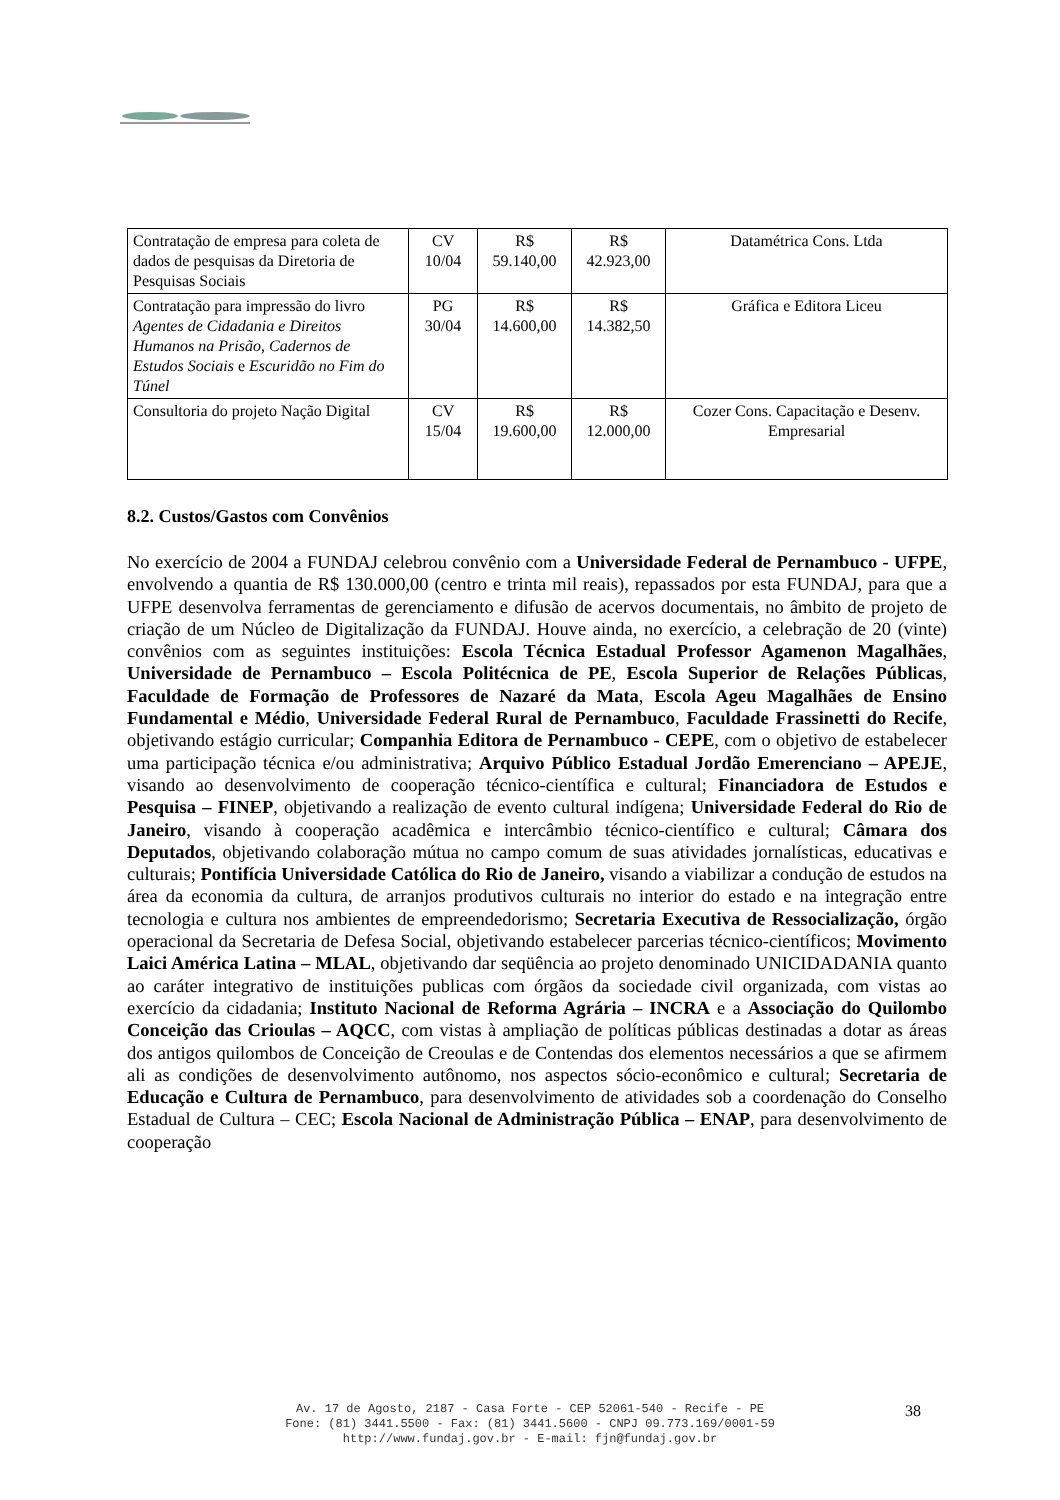| Contratação de empresa para coleta de dados de pesquisas da Diretoria de Pesquisas Sociais | CV 10/04 | R$ 59.140,00 | R$ 42.923,00 | Datamétrica Cons. Ltda |
| Contratação para impressão do livro Agentes de Cidadania e Direitos Humanos na Prisão , Cadernos de Estudos Sociais e Escuridão no Fim do Túnel | PG 30/04 | R$ 14.600,00 | R$ 14.382,50 | Gráfica e Editora Liceu |
| Consultoria do projeto Nação Digital | CV 15/04 | R$ 19.600,00 | R$ 12.000,00 | Cozer Cons. Capacitação e Desenv. Empresarial |
8.2. Custos/Gastos com Convênios
No exercício de 2004 a FUNDAJ celebrou convênio com a Universidade Federal de Pernambuco - UFPE, envolvendo a quantia de R$ 130.000,00 (centro e trinta mil reais), repassados por esta FUNDAJ, para que a UFPE desenvolva ferramentas de gerenciamento e difusão de acervos documentais, no âmbito de projeto de criação de um Núcleo de Digitalização da FUNDAJ. Houve ainda, no exercício, a celebração de 20 (vinte) convênios com as seguintes instituições: Escola Técnica Estadual Professor Agamenon Magalhães, Universidade de Pernambuco – Escola Politécnica de PE, Escola Superior de Relações Públicas, Faculdade de Formação de Professores de Nazaré da Mata, Escola Ageu Magalhães de Ensino Fundamental e Médio, Universidade Federal Rural de Pernambuco, Faculdade Frassinetti do Recife, objetivando estágio curricular; Companhia Editora de Pernambuco - CEPE, com o objetivo de estabelecer uma participação técnica e/ou administrativa; Arquivo Público Estadual Jordão Emerenciano – APEJE, visando ao desenvolvimento de cooperação técnico-científica e cultural; Financiadora de Estudos e Pesquisa – FINEP, objetivando a realização de evento cultural indígena; Universidade Federal do Rio de Janeiro, visando à cooperação acadêmica e intercâmbio técnico-científico e cultural; Câmara dos Deputados, objetivando colaboração mútua no campo comum de suas atividades jornalísticas, educativas e culturais; Pontifícia Universidade Católica do Rio de Janeiro, visando a viabilizar a condução de estudos na área da economia da cultura, de arranjos produtivos culturais no interior do estado e na integração entre tecnologia e cultura nos ambientes de empreendedorismo; Secretaria Executiva de Ressocialização, órgão operacional da Secretaria de Defesa Social, objetivando estabelecer parcerias técnico-científicos; Movimento Laici América Latina – MLAL, objetivando dar seqüência ao projeto denominado UNICIDADANIA quanto ao caráter integrativo de instituições publicas com órgãos da sociedade civil organizada, com vistas ao exercício da cidadania; Instituto Nacional de Reforma Agrária – INCRA e a Associação do Quilombo Conceição das Crioulas – AQCC, com vistas à ampliação de políticas públicas destinadas a dotar as áreas dos antigos quilombos de Conceição de Creoulas e de Contendas dos elementos necessários a que se afirmem ali as condições de desenvolvimento autônomo, nos aspectos sócio-econômico e cultural; Secretaria de Educação e Cultura de Pernambuco, para desenvolvimento de atividades sob a coordenação do Conselho Estadual de Cultura – CEC; Escola Nacional de Administração Pública – ENAP, para desenvolvimento de cooperação
Av. 17 de Agosto, 2187 - Casa Forte - CEP 52061-540 - Recife - PE
Fone: (81) 3441.5500 - Fax: (81) 3441.5600 - CNPJ 09.773.169/0001-59
http://www.fundaj.gov.br - E-mail: fjn@fundaj.gov.br
38